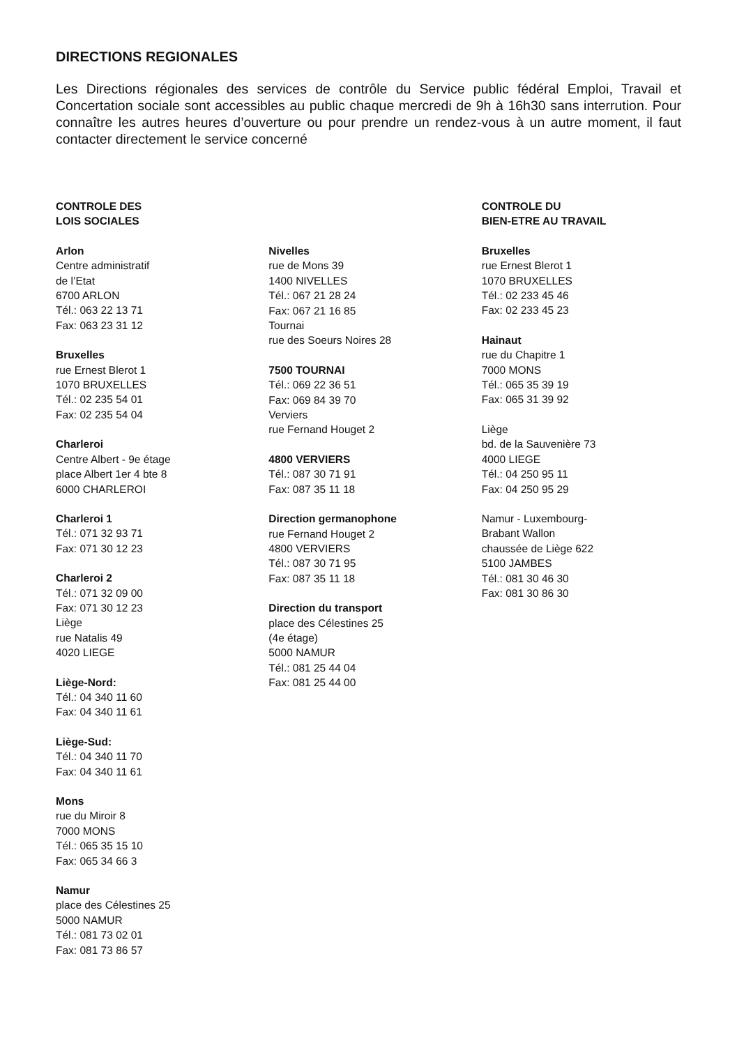DIRECTIONS REGIONALES
Les Directions régionales des services de contrôle du Service public fédéral Emploi, Travail et Concertation sociale sont accessibles au public chaque mercredi de 9h à 16h30 sans interrution. Pour connaître les autres heures d’ouverture ou pour prendre un rendez-vous à un autre moment, il faut contacter directement le service concerné
CONTROLE DES
LOIS SOCIALES
Arlon
Centre administratif
de l’Etat
6700 ARLON
Tél.: 063 22 13 71
Fax: 063 23 31 12
Bruxelles
rue Ernest Blerot 1
1070 BRUXELLES
Tél.: 02 235 54 01
Fax: 02 235 54 04
Charleroi
Centre Albert - 9e étage
place Albert 1er 4 bte 8
6000 CHARLEROI
Charleroi 1
Tél.: 071 32 93 71
Fax: 071 30 12 23
Charleroi 2
Tél.: 071 32 09 00
Fax: 071 30 12 23
Liège
rue Natalis 49
4020 LIEGE
Liège-Nord:
Tél.: 04 340 11 60
Fax: 04 340 11 61
Liège-Sud:
Tél.: 04 340 11 70
Fax: 04 340 11 61
Mons
rue du Miroir 8
7000 MONS
Tél.: 065 35 15 10
Fax: 065 34 66 3
Namur
place des Célestines 25
5000 NAMUR
Tél.: 081 73 02 01
Fax: 081 73 86 57
Nivelles
rue de Mons 39
1400 NIVELLES
Tél.: 067 21 28 24
Fax: 067 21 16 85
Tournai
rue des Soeurs Noires 28
7500 TOURNAI
Tél.: 069 22 36 51
Fax: 069 84 39 70
Verviers
rue Fernand Houget 2
4800 VERVIERS
Tél.: 087 30 71 91
Fax: 087 35 11 18
Direction germanophone
rue Fernand Houget 2
4800 VERVIERS
Tél.: 087 30 71 95
Fax: 087 35 11 18
Direction du transport
place des Célestines 25
(4e étage)
5000 NAMUR
Tél.: 081 25 44 04
Fax: 081 25 44 00
CONTROLE DU
BIEN-ETRE AU TRAVAIL
Bruxelles
rue Ernest Blerot 1
1070 BRUXELLES
Tél.: 02 233 45 46
Fax: 02 233 45 23
Hainaut
rue du Chapitre 1
7000 MONS
Tél.: 065 35 39 19
Fax: 065 31 39 92
Liège
bd. de la Sauvenière 73
4000 LIEGE
Tél.: 04 250 95 11
Fax: 04 250 95 29
Namur - Luxembourg-
Brabant Wallon
chaussée de Liège 622
5100 JAMBES
Tél.: 081 30 46 30
Fax: 081 30 86 30